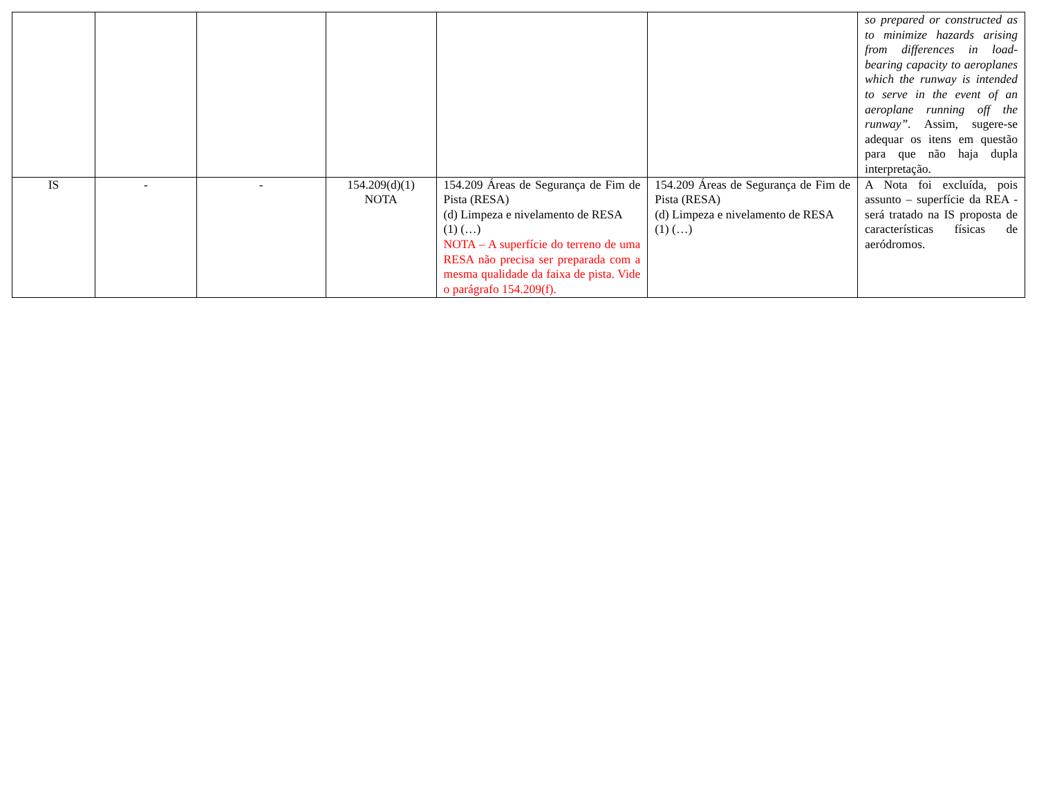| | | | | | | so prepared or constructed as to minimize hazards arising from differences in load-bearing capacity to aeroplanes which the runway is intended to serve in the event of an aeroplane running off the runway”. Assim, sugere-se adequar os itens em questão para que não haja dupla interpretação. |
| IS | - | - | 154.209(d)(1) NOTA | 154.209 Áreas de Segurança de Fim de Pista (RESA) (d) Limpeza e nivelamento de RESA (1) (…) NOTA – A superfície do terreno de uma RESA não precisa ser preparada com a mesma qualidade da faixa de pista. Vide o parágrafo 154.209(f). | 154.209 Áreas de Segurança de Fim de Pista (RESA) (d) Limpeza e nivelamento de RESA (1) (…) | A Nota foi excluída, pois assunto – superfície da REA - será tratado na IS proposta de características físicas de aeródromos. |